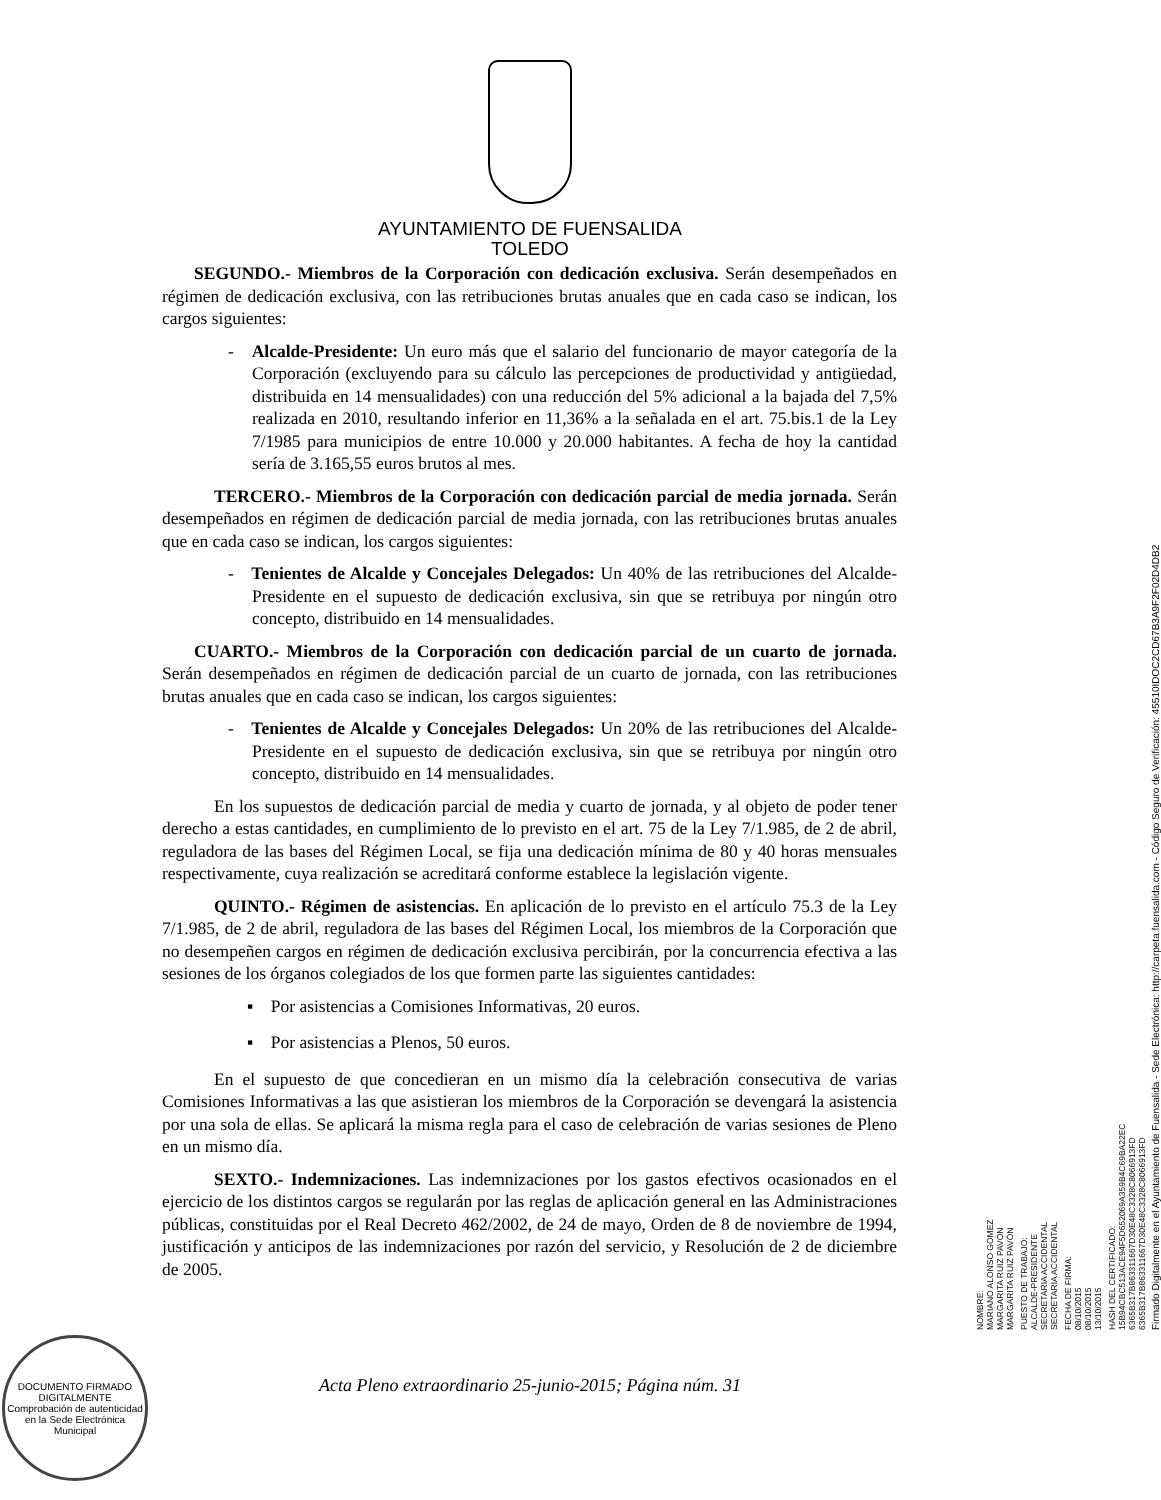AYUNTAMIENTO DE FUENSALIDA
TOLEDO
SEGUNDO.- Miembros de la Corporación con dedicación exclusiva. Serán desempeñados en régimen de dedicación exclusiva, con las retribuciones brutas anuales que en cada caso se indican, los cargos siguientes:
- Alcalde-Presidente: Un euro más que el salario del funcionario de mayor categoría de la Corporación (excluyendo para su cálculo las percepciones de productividad y antigüedad, distribuida en 14 mensualidades) con una reducción del 5% adicional a la bajada del 7,5% realizada en 2010, resultando inferior en 11,36% a la señalada en el art. 75.bis.1 de la Ley 7/1985 para municipios de entre 10.000 y 20.000 habitantes. A fecha de hoy la cantidad sería de 3.165,55 euros brutos al mes.
TERCERO.- Miembros de la Corporación con dedicación parcial de media jornada. Serán desempeñados en régimen de dedicación parcial de media jornada, con las retribuciones brutas anuales que en cada caso se indican, los cargos siguientes:
- Tenientes de Alcalde y Concejales Delegados: Un 40% de las retribuciones del Alcalde-Presidente en el supuesto de dedicación exclusiva, sin que se retribuya por ningún otro concepto, distribuido en 14 mensualidades.
CUARTO.- Miembros de la Corporación con dedicación parcial de un cuarto de jornada. Serán desempeñados en régimen de dedicación parcial de un cuarto de jornada, con las retribuciones brutas anuales que en cada caso se indican, los cargos siguientes:
- Tenientes de Alcalde y Concejales Delegados: Un 20% de las retribuciones del Alcalde-Presidente en el supuesto de dedicación exclusiva, sin que se retribuya por ningún otro concepto, distribuido en 14 mensualidades.
En los supuestos de dedicación parcial de media y cuarto de jornada, y al objeto de poder tener derecho a estas cantidades, en cumplimiento de lo previsto en el art. 75 de la Ley 7/1.985, de 2 de abril, reguladora de las bases del Régimen Local, se fija una dedicación mínima de 80 y 40 horas mensuales respectivamente, cuya realización se acreditará conforme establece la legislación vigente.
QUINTO.- Régimen de asistencias. En aplicación de lo previsto en el artículo 75.3 de la Ley 7/1.985, de 2 de abril, reguladora de las bases del Régimen Local, los miembros de la Corporación que no desempeñen cargos en régimen de dedicación exclusiva percibirán, por la concurrencia efectiva a las sesiones de los órganos colegiados de los que formen parte las siguientes cantidades:
▪ Por asistencias a Comisiones Informativas, 20 euros.
▪ Por asistencias a Plenos, 50 euros.
En el supuesto de que concedieran en un mismo día la celebración consecutiva de varias Comisiones Informativas a las que asistieran los miembros de la Corporación se devengará la asistencia por una sola de ellas. Se aplicará la misma regla para el caso de celebración de varias sesiones de Pleno en un mismo día.
SEXTO.- Indemnizaciones. Las indemnizaciones por los gastos efectivos ocasionados en el ejercicio de los distintos cargos se regularán por las reglas de aplicación general en las Administraciones públicas, constituidas por el Real Decreto 462/2002, de 24 de mayo, Orden de 8 de noviembre de 1994, justificación y anticipos de las indemnizaciones por razón del servicio, y Resolución de 2 de diciembre de 2005.
NOMBRE:
MARIANO ALONSO GOMEZ
MARGARITA RUIZ PAVÓN
MARGARITA RUIZ PAVÓN
PUESTO DE TRABAJO:
ALCALDE-PRESIDENTE
SECRETARIA ACCIDENTAL
SECRETARIA ACCIDENTAL
FECHA DE FIRMA:
08/10/2015
08/10/2015
13/10/2015
HASH DEL CERTIFICADO:
15B94CBC513ACE94F5D652069A359B4C69BA22EC
6365B317B863311667D30E48C3328C8066913FD
6365B317B863311667D30E48C3328C8066913FD
Firmado Digitalmente en el Ayuntamiento de Fuensalida - Sede Electrónica: http://carpeta.fuensalida.com - Código Seguro de Verificación: 45510IDOC2CD67B3A9F2F02D4DB2
DOCUMENTO FIRMADO DIGITALMENTE
Comprobación de autenticidad en la Sede Electrónica Municipal
Acta Pleno extraordinario 25-junio-2015; Página núm. 31